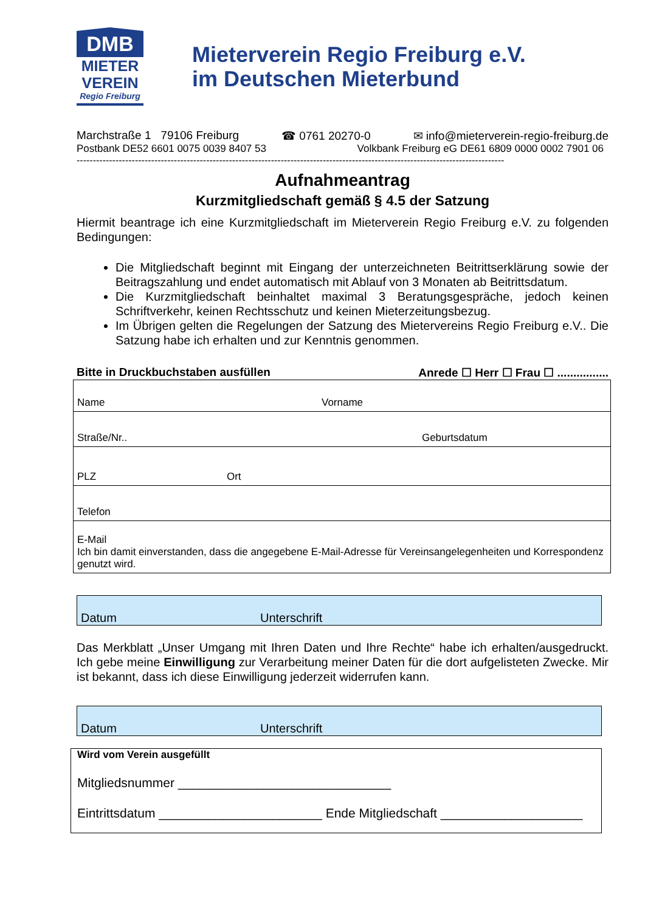DMB
MIETER
VEREIN
Regio Freiburg
Mieterverein Regio Freiburg e.V.
im Deutschen Mieterbund
Marchstraße 1 79106 Freiburg ☎ 0761 20270-0 ✉ info@mieterverein-regio-freiburg.de
Postbank DE52 6601 0075 0039 8407 53 Volkbank Freiburg eG DE61 6809 0000 0002 7901 06
------------------------------------------------------------------------------------------------------------------------------------
Aufnahmeantrag
Kurzmitgliedschaft gemäß § 4.5 der Satzung
Hiermit beantrage ich eine Kurzmitgliedschaft im Mieterverein Regio Freiburg e.V. zu folgenden Bedingungen:
Die Mitgliedschaft beginnt mit Eingang der unterzeichneten Beitrittserklärung sowie der Beitragszahlung und endet automatisch mit Ablauf von 3 Monaten ab Beitrittsdatum.
Die Kurzmitgliedschaft beinhaltet maximal 3 Beratungsgespräche, jedoch keinen Schriftverkehr, keinen Rechtsschutz und keinen Mieterzeitungsbezug.
Im Übrigen gelten die Regelungen der Satzung des Mietervereins Regio Freiburg e.V.. Die Satzung habe ich erhalten und zur Kenntnis genommen.
Bitte in Druckbuchstaben ausfüllen Anrede ☐ Herr ☐ Frau ☐ ................
| Name | Vorname |
| Straße/Nr.. Geburtsdatum | |
| PLZ Ort | |
| Telefon | |
| E-Mail Ich bin damit einverstanden, dass die angegebene E-Mail-Adresse für Vereinsangelegenheiten und Korrespondenz genutzt wird. | |
Datum Unterschrift
Das Merkblatt „Unser Umgang mit Ihren Daten und Ihre Rechte“ habe ich erhalten/ausgedruckt. Ich gebe meine Einwilligung zur Verarbeitung meiner Daten für die dort aufgelisteten Zwecke. Mir ist bekannt, dass ich diese Einwilligung jederzeit widerrufen kann.
Datum Unterschrift
Wird vom Verein ausgefüllt
Mitgliedsnummer ______________________________
Eintrittsdatum _______________________ Ende Mitgliedschaft ____________________